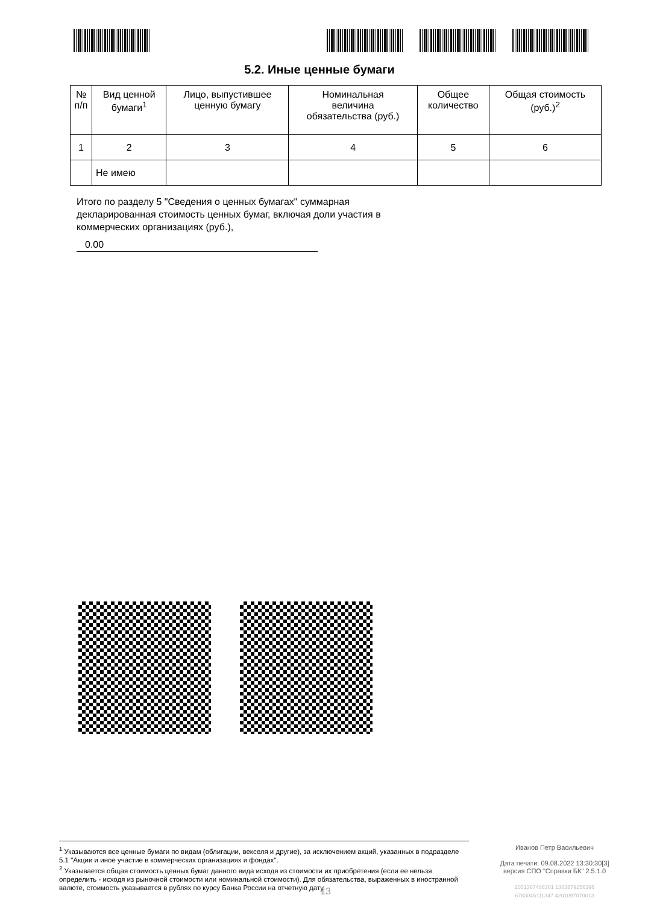5.2. Иные ценные бумаги
| № п/п | Вид ценной бумаги<sup>1</sup> | Лицо, выпустившее ценную бумагу | Номинальная величина обязательства (руб.) | Общее количество | Общая стоимость (руб.)<sup>2</sup> |
| --- | --- | --- | --- | --- | --- |
| 1 | 2 | 3 | 4 | 5 | 6 |
| | Не имею | | | | |
Итого по разделу 5 "Сведения о ценных бумагах" суммарная декларированная стоимость ценных бумаг, включая доли участия в коммерческих организациях (руб.),
0.00
<sup>1</sup> Указываются все ценные бумаги по видам (облигации, векселя и другие), за исключением акций, указанных в подразделе 5.1 "Акции и иное участие в коммерческих организациях и фондах".
<sup>2</sup> Указывается общая стоимость ценных бумаг данного вида исходя из стоимости их приобретения (если ее нельзя определить - исходя из рыночной стоимости или номинальной стоимости). Для обязательства, выраженных в иностранной валюте, стоимость указывается в рублях по курсу Банка России на отчетную дату.
Иванов Петр Васильевич
Дата печати: 09.08.2022 13:30:30[3]
версия СПО "Справки БК" 2.5.1.0
2051367486301 1383879256396
6783045111347 4201097070013
13